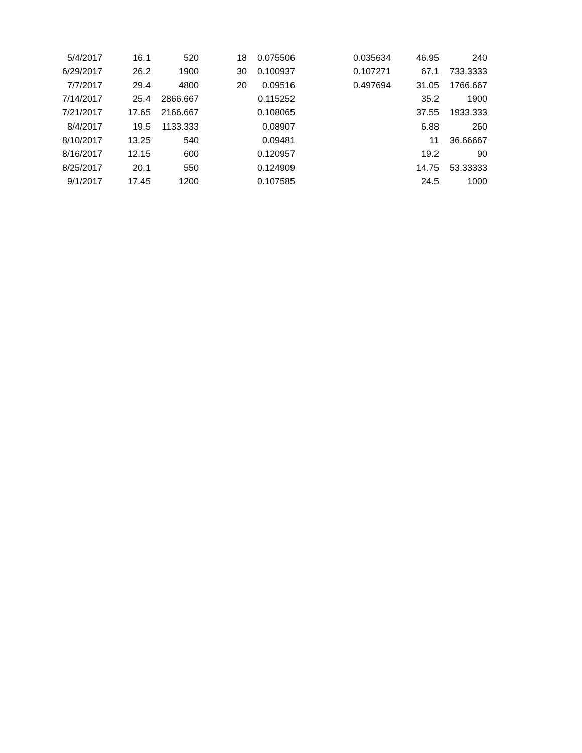| 5/4/2017 | 16.1 | 520 | 18 | 0.075506 | 0.035634 | 46.95 | 240 |
| 6/29/2017 | 26.2 | 1900 | 30 | 0.100937 | 0.107271 | 67.1 | 733.3333 |
| 7/7/2017 | 29.4 | 4800 | 20 | 0.09516 | 0.497694 | 31.05 | 1766.667 |
| 7/14/2017 | 25.4 | 2866.667 | | 0.115252 | | 35.2 | 1900 |
| 7/21/2017 | 17.65 | 2166.667 | | 0.108065 | | 37.55 | 1933.333 |
| 8/4/2017 | 19.5 | 1133.333 | | 0.08907 | | 6.88 | 260 |
| 8/10/2017 | 13.25 | 540 | | 0.09481 | | 11 | 36.66667 |
| 8/16/2017 | 12.15 | 600 | | 0.120957 | | 19.2 | 90 |
| 8/25/2017 | 20.1 | 550 | | 0.124909 | | 14.75 | 53.33333 |
| 9/1/2017 | 17.45 | 1200 | | 0.107585 | | 24.5 | 1000 |